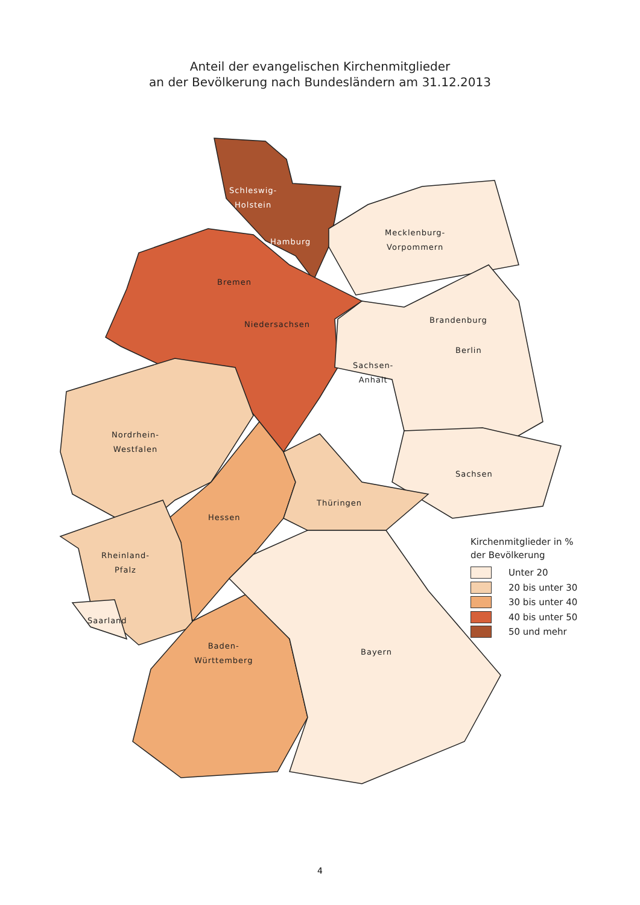Anteil der evangelischen Kirchenmitglieder
an der Bevölkerung nach Bundesländern am 31.12.2013
Schleswig-
Holstein
Hamburg
Mecklenburg-
Vorpommern
Bremen
Niedersachsen Brandenburg
Berlin
Sachsen-
Anhalt
Nordrhein-
Westfalen
Sachsen
Thüringen
Hessen
Rheinland-
Pfalz
Saarland
Baden-
Württemberg
Bayern
Kirchenmitglieder in %
der Bevölkerung
Unter 20
20 bis unter 30
30 bis unter 40
40 bis unter 50
50 und mehr
4